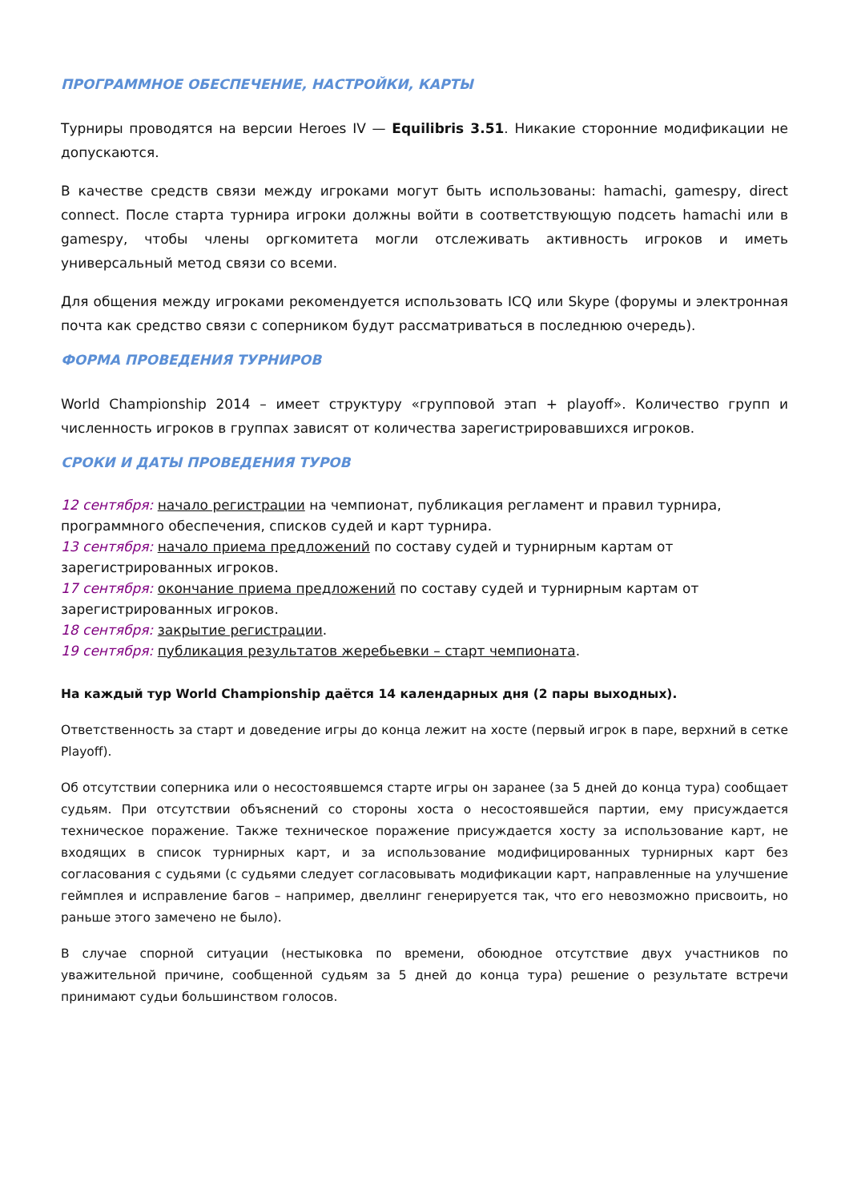ПРОГРАММНОЕ ОБЕСПЕЧЕНИЕ, НАСТРОЙКИ, КАРТЫ
Турниры проводятся на версии Heroes IV — Equilibris 3.51. Никакие сторонние модификации не допускаются.
В качестве средств связи между игроками могут быть использованы: hamachi, gamespy, direct connect. После старта турнира игроки должны войти в соответствующую подсеть hamachi или в gamespy, чтобы члены оргкомитета могли отслеживать активность игроков и иметь универсальный метод связи со всеми.
Для общения между игроками рекомендуется использовать ICQ или Skype (форумы и электронная почта как средство связи с соперником будут рассматриваться в последнюю очередь).
ФОРМА ПРОВЕДЕНИЯ ТУРНИРОВ
World Championship 2014 – имеет структуру «групповой этап + playoff». Количество групп и численность игроков в группах зависят от количества зарегистрировавшихся игроков.
СРОКИ И ДАТЫ ПРОВЕДЕНИЯ ТУРОВ
12 сентября: начало регистрации на чемпионат, публикация регламент и правил турнира, программного обеспечения, списков судей и карт турнира.
13 сентября: начало приема предложений по составу судей и турнирным картам от зарегистрированных игроков.
17 сентября: окончание приема предложений по составу судей и турнирным картам от зарегистрированных игроков.
18 сентября: закрытие регистрации.
19 сентября: публикация результатов жеребьевки – старт чемпионата.
На каждый тур World Championship даётся 14 календарных дня (2 пары выходных).
Ответственность за старт и доведение игры до конца лежит на хосте (первый игрок в паре, верхний в сетке Playoff).
Об отсутствии соперника или о несостоявшемся старте игры он заранее (за 5 дней до конца тура) сообщает судьям. При отсутствии объяснений со стороны хоста о несостоявшейся партии, ему присуждается техническое поражение. Также техническое поражение присуждается хосту за использование карт, не входящих в список турнирных карт, и за использование модифицированных турнирных карт без согласования с судьями (с судьями следует согласовывать модификации карт, направленные на улучшение геймплея и исправление багов – например, двеллинг генерируется так, что его невозможно присвоить, но раньше этого замечено не было).
В случае спорной ситуации (нестыковка по времени, обоюдное отсутствие двух участников по уважительной причине, сообщенной судьям за 5 дней до конца тура) решение о результате встречи принимают судьи большинством голосов.